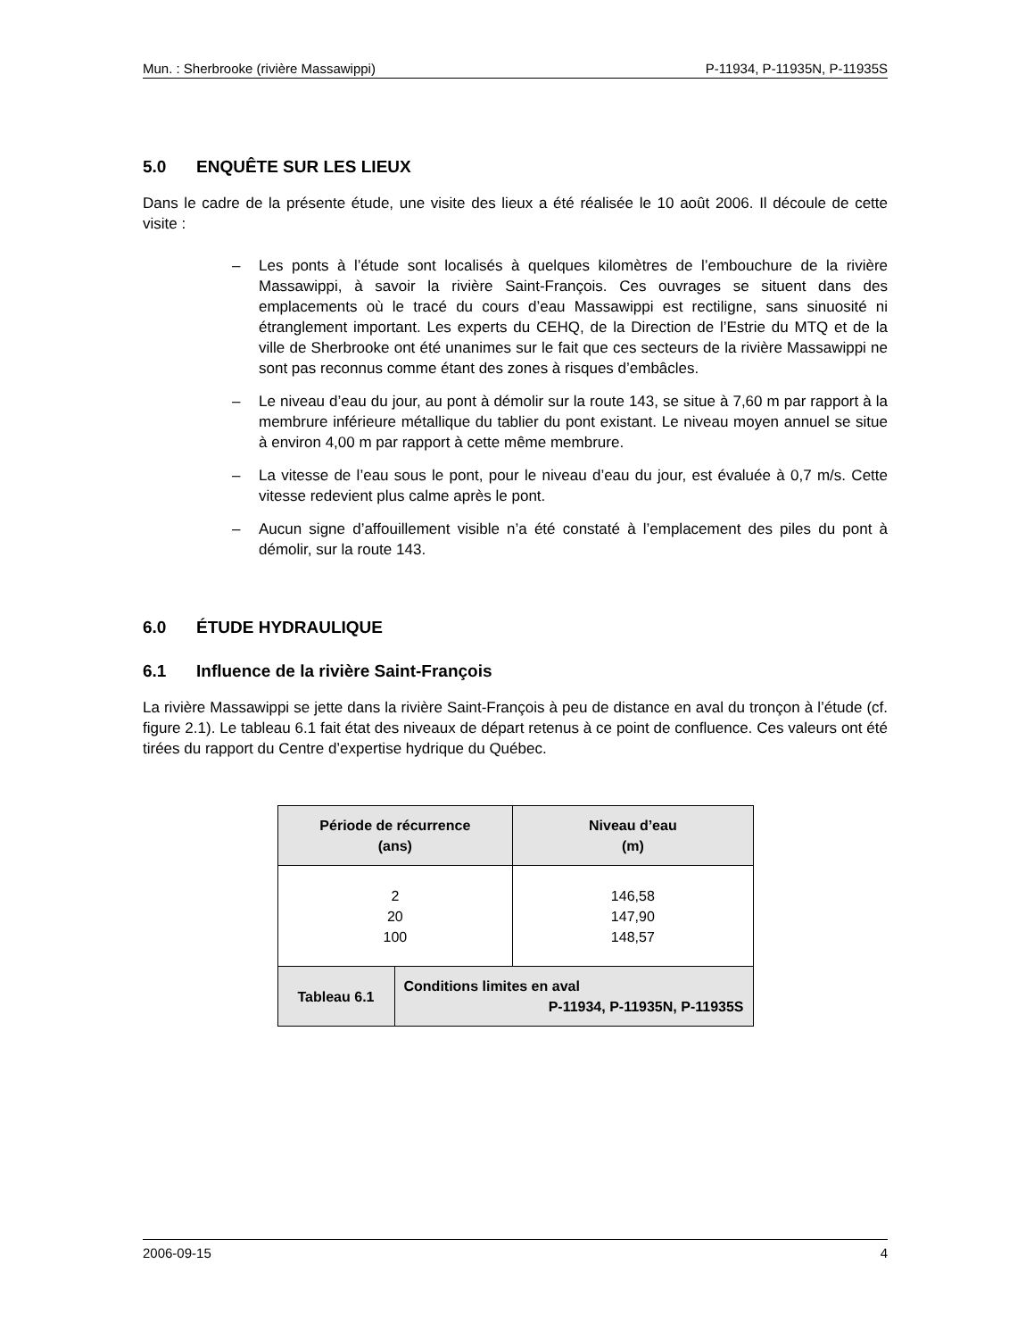Mun. : Sherbrooke (rivière Massawippi) P-11934, P-11935N, P-11935S
5.0 ENQUÊTE SUR LES LIEUX
Dans le cadre de la présente étude, une visite des lieux a été réalisée le 10 août 2006. Il découle de cette visite :
– Les ponts à l’étude sont localisés à quelques kilomètres de l’embouchure de la rivière Massawippi, à savoir la rivière Saint-François. Ces ouvrages se situent dans des emplacements où le tracé du cours d’eau Massawippi est rectiligne, sans sinuosité ni étranglement important. Les experts du CEHQ, de la Direction de l’Estrie du MTQ et de la ville de Sherbrooke ont été unanimes sur le fait que ces secteurs de la rivière Massawippi ne sont pas reconnus comme étant des zones à risques d’embâcles.
– Le niveau d’eau du jour, au pont à démolir sur la route 143, se situe à 7,60 m par rapport à la membrure inférieure métallique du tablier du pont existant. Le niveau moyen annuel se situe à environ 4,00 m par rapport à cette même membrure.
– La vitesse de l’eau sous le pont, pour le niveau d’eau du jour, est évaluée à 0,7 m/s. Cette vitesse redevient plus calme après le pont.
– Aucun signe d’affouillement visible n’a été constaté à l’emplacement des piles du pont à démolir, sur la route 143.
6.0 ÉTUDE HYDRAULIQUE
6.1 Influence de la rivière Saint-François
La rivière Massawippi se jette dans la rivière Saint-François à peu de distance en aval du tronçon à l’étude (cf. figure 2.1). Le tableau 6.1 fait état des niveaux de départ retenus à ce point de confluence. Ces valeurs ont été tirées du rapport du Centre d’expertise hydrique du Québec.
| Période de récurrence (ans) | | Niveau d’eau (m) |
| --- | --- | --- |
| 2 20 100 | | 146,58 147,90 148,57 |
| Tableau 6.1 | Conditions limites en aval P-11934, P-11935N, P-11935S | |
2006-09-15 4